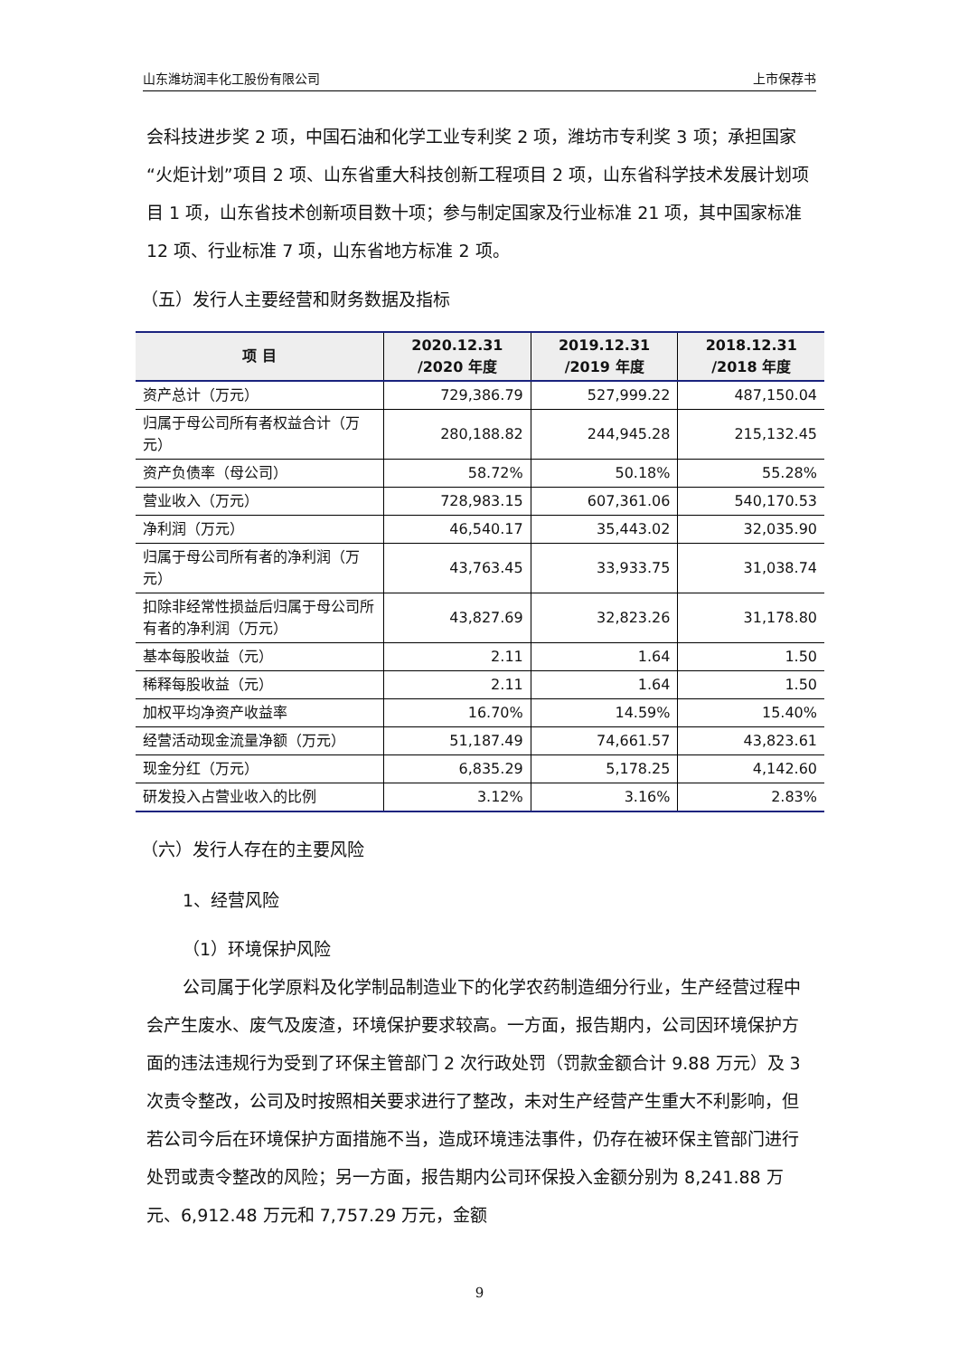山东潍坊润丰化工股份有限公司 上市保荐书
会科技进步奖 2 项，中国石油和化学工业专利奖 2 项，潍坊市专利奖 3 项；承担国家“火炬计划”项目 2 项、山东省重大科技创新工程项目 2 项，山东省科学技术发展计划项目 1 项，山东省技术创新项目数十项；参与制定国家及行业标准 21 项，其中国家标准 12 项、行业标准 7 项，山东省地方标准 2 项。
（五）发行人主要经营和财务数据及指标
| 项 目 | 2020.12.31 /2020 年度 | 2019.12.31 /2019 年度 | 2018.12.31 /2018 年度 |
| --- | --- | --- | --- |
| 资产总计（万元） | 729,386.79 | 527,999.22 | 487,150.04 |
| 归属于母公司所有者权益合计（万元） | 280,188.82 | 244,945.28 | 215,132.45 |
| 资产负债率（母公司） | 58.72% | 50.18% | 55.28% |
| 营业收入（万元） | 728,983.15 | 607,361.06 | 540,170.53 |
| 净利润（万元） | 46,540.17 | 35,443.02 | 32,035.90 |
| 归属于母公司所有者的净利润（万元） | 43,763.45 | 33,933.75 | 31,038.74 |
| 扣除非经常性损益后归属于母公司所有者的净利润（万元） | 43,827.69 | 32,823.26 | 31,178.80 |
| 基本每股收益（元） | 2.11 | 1.64 | 1.50 |
| 稀释每股收益（元） | 2.11 | 1.64 | 1.50 |
| 加权平均净资产收益率 | 16.70% | 14.59% | 15.40% |
| 经营活动现金流量净额（万元） | 51,187.49 | 74,661.57 | 43,823.61 |
| 现金分红（万元） | 6,835.29 | 5,178.25 | 4,142.60 |
| 研发投入占营业收入的比例 | 3.12% | 3.16% | 2.83% |
（六）发行人存在的主要风险
1、经营风险
（1）环境保护风险
公司属于化学原料及化学制品制造业下的化学农药制造细分行业，生产经营过程中会产生废水、废气及废渣，环境保护要求较高。一方面，报告期内，公司因环境保护方面的违法违规行为受到了环保主管部门 2 次行政处罚（罚款金额合计 9.88 万元）及 3 次责令整改，公司及时按照相关要求进行了整改，未对生产经营产生重大不利影响，但若公司今后在环境保护方面措施不当，造成环境违法事件，仍存在被环保主管部门进行处罚或责令整改的风险；另一方面，报告期内公司环保投入金额分别为 8,241.88 万元、6,912.48 万元和 7,757.29 万元，金额
9